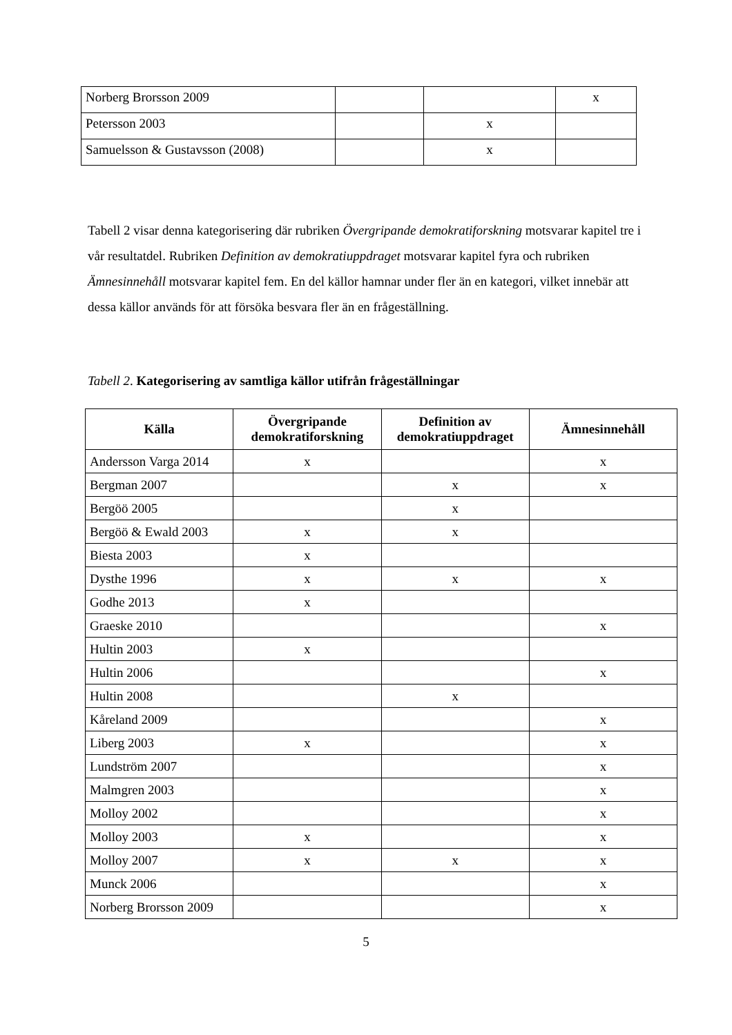| Norberg Brorsson 2009 | | | x |
| Petersson 2003 | | x | |
| Samuelsson & Gustavsson (2008) | | x | |
Tabell 2 visar denna kategorisering där rubriken Övergripande demokratiforskning motsvarar kapitel tre i vår resultatdel. Rubriken Definition av demokratiuppdraget motsvarar kapitel fyra och rubriken Ämnesinnehåll motsvarar kapitel fem. En del källor hamnar under fler än en kategori, vilket innebär att dessa källor används för att försöka besvara fler än en frågeställning.
Tabell 2. Kategorisering av samtliga källor utifrån frågeställningar
| Källa | Övergripande demokratiforskning | Definition av demokratiuppdraget | Ämnesinnehåll |
| --- | --- | --- | --- |
| Andersson Varga 2014 | x | | x |
| Bergman 2007 | | x | x |
| Bergöö 2005 | | x | |
| Bergöö & Ewald 2003 | x | x | |
| Biesta 2003 | x | | |
| Dysthe 1996 | x | x | x |
| Godhe 2013 | x | | |
| Graeske 2010 | | | x |
| Hultin 2003 | x | | |
| Hultin 2006 | | | x |
| Hultin 2008 | | x | |
| Kåreland 2009 | | | x |
| Liberg 2003 | x | | x |
| Lundström 2007 | | | x |
| Malmgren 2003 | | | x |
| Molloy 2002 | | | x |
| Molloy 2003 | x | | x |
| Molloy 2007 | x | x | x |
| Munck 2006 | | | x |
| Norberg Brorsson 2009 | | | x |
5